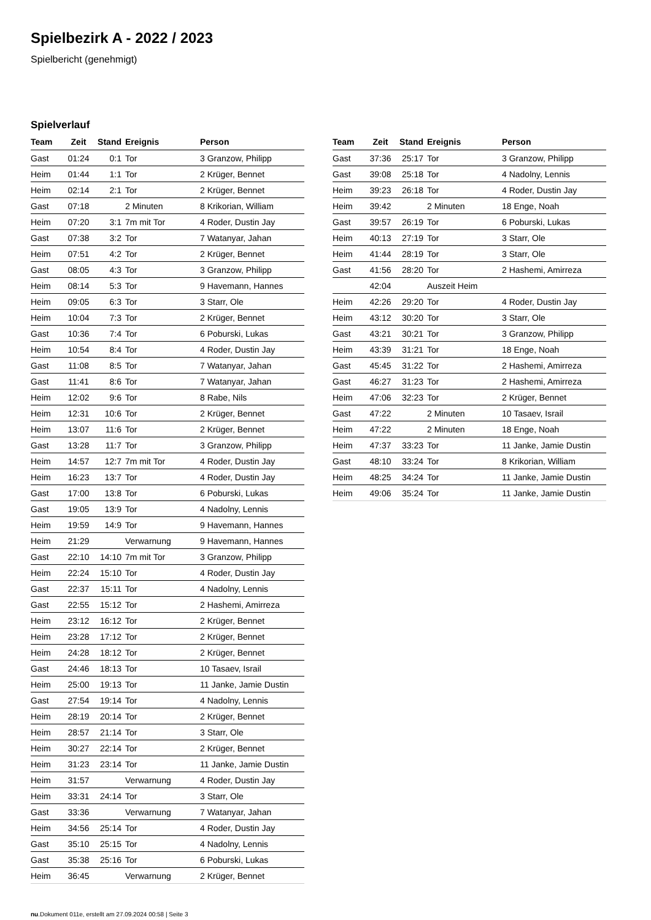Spielbezirk A - 2022 / 2023
Spielbericht (genehmigt)
Spielverlauf
| Team | Zeit | Stand | Ereignis | Person |
| --- | --- | --- | --- | --- |
| Gast | 01:24 | 0:1 | Tor | 3 Granzow, Philipp |
| Heim | 01:44 | 1:1 | Tor | 2 Krüger, Bennet |
| Heim | 02:14 | 2:1 | Tor | 2 Krüger, Bennet |
| Gast | 07:18 | | 2 Minuten | 8 Krikorian, William |
| Heim | 07:20 | 3:1 | 7m mit Tor | 4 Roder, Dustin Jay |
| Gast | 07:38 | 3:2 | Tor | 7 Watanyar, Jahan |
| Heim | 07:51 | 4:2 | Tor | 2 Krüger, Bennet |
| Gast | 08:05 | 4:3 | Tor | 3 Granzow, Philipp |
| Heim | 08:14 | 5:3 | Tor | 9 Havemann, Hannes |
| Heim | 09:05 | 6:3 | Tor | 3 Starr, Ole |
| Heim | 10:04 | 7:3 | Tor | 2 Krüger, Bennet |
| Gast | 10:36 | 7:4 | Tor | 6 Poburski, Lukas |
| Heim | 10:54 | 8:4 | Tor | 4 Roder, Dustin Jay |
| Gast | 11:08 | 8:5 | Tor | 7 Watanyar, Jahan |
| Gast | 11:41 | 8:6 | Tor | 7 Watanyar, Jahan |
| Heim | 12:02 | 9:6 | Tor | 8 Rabe, Nils |
| Heim | 12:31 | 10:6 | Tor | 2 Krüger, Bennet |
| Heim | 13:07 | 11:6 | Tor | 2 Krüger, Bennet |
| Gast | 13:28 | 11:7 | Tor | 3 Granzow, Philipp |
| Heim | 14:57 | 12:7 | 7m mit Tor | 4 Roder, Dustin Jay |
| Heim | 16:23 | 13:7 | Tor | 4 Roder, Dustin Jay |
| Gast | 17:00 | 13:8 | Tor | 6 Poburski, Lukas |
| Gast | 19:05 | 13:9 | Tor | 4 Nadolny, Lennis |
| Heim | 19:59 | 14:9 | Tor | 9 Havemann, Hannes |
| Heim | 21:29 | | Verwarnung | 9 Havemann, Hannes |
| Gast | 22:10 | 14:10 | 7m mit Tor | 3 Granzow, Philipp |
| Heim | 22:24 | 15:10 | Tor | 4 Roder, Dustin Jay |
| Gast | 22:37 | 15:11 | Tor | 4 Nadolny, Lennis |
| Gast | 22:55 | 15:12 | Tor | 2 Hashemi, Amirreza |
| Heim | 23:12 | 16:12 | Tor | 2 Krüger, Bennet |
| Heim | 23:28 | 17:12 | Tor | 2 Krüger, Bennet |
| Heim | 24:28 | 18:12 | Tor | 2 Krüger, Bennet |
| Gast | 24:46 | 18:13 | Tor | 10 Tasaev, Israil |
| Heim | 25:00 | 19:13 | Tor | 11 Janke, Jamie Dustin |
| Gast | 27:54 | 19:14 | Tor | 4 Nadolny, Lennis |
| Heim | 28:19 | 20:14 | Tor | 2 Krüger, Bennet |
| Heim | 28:57 | 21:14 | Tor | 3 Starr, Ole |
| Heim | 30:27 | 22:14 | Tor | 2 Krüger, Bennet |
| Heim | 31:23 | 23:14 | Tor | 11 Janke, Jamie Dustin |
| Heim | 31:57 | | Verwarnung | 4 Roder, Dustin Jay |
| Heim | 33:31 | 24:14 | Tor | 3 Starr, Ole |
| Gast | 33:36 | | Verwarnung | 7 Watanyar, Jahan |
| Heim | 34:56 | 25:14 | Tor | 4 Roder, Dustin Jay |
| Gast | 35:10 | 25:15 | Tor | 4 Nadolny, Lennis |
| Gast | 35:38 | 25:16 | Tor | 6 Poburski, Lukas |
| Heim | 36:45 | | Verwarnung | 2 Krüger, Bennet |
| Team | Zeit | Stand | Ereignis | Person |
| --- | --- | --- | --- | --- |
| Gast | 37:36 | 25:17 | Tor | 3 Granzow, Philipp |
| Gast | 39:08 | 25:18 | Tor | 4 Nadolny, Lennis |
| Heim | 39:23 | 26:18 | Tor | 4 Roder, Dustin Jay |
| Heim | 39:42 | | 2 Minuten | 18 Enge, Noah |
| Gast | 39:57 | 26:19 | Tor | 6 Poburski, Lukas |
| Heim | 40:13 | 27:19 | Tor | 3 Starr, Ole |
| Heim | 41:44 | 28:19 | Tor | 3 Starr, Ole |
| Gast | 41:56 | 28:20 | Tor | 2 Hashemi, Amirreza |
| | 42:04 | | Auszeit Heim | |
| Heim | 42:26 | 29:20 | Tor | 4 Roder, Dustin Jay |
| Heim | 43:12 | 30:20 | Tor | 3 Starr, Ole |
| Gast | 43:21 | 30:21 | Tor | 3 Granzow, Philipp |
| Heim | 43:39 | 31:21 | Tor | 18 Enge, Noah |
| Gast | 45:45 | 31:22 | Tor | 2 Hashemi, Amirreza |
| Gast | 46:27 | 31:23 | Tor | 2 Hashemi, Amirreza |
| Heim | 47:06 | 32:23 | Tor | 2 Krüger, Bennet |
| Gast | 47:22 | | 2 Minuten | 10 Tasaev, Israil |
| Heim | 47:22 | | 2 Minuten | 18 Enge, Noah |
| Heim | 47:37 | 33:23 | Tor | 11 Janke, Jamie Dustin |
| Gast | 48:10 | 33:24 | Tor | 8 Krikorian, William |
| Heim | 48:25 | 34:24 | Tor | 11 Janke, Jamie Dustin |
| Heim | 49:06 | 35:24 | Tor | 11 Janke, Jamie Dustin |
nu.Dokument 011e, erstellt am 27.09.2024 00:58 | Seite 3